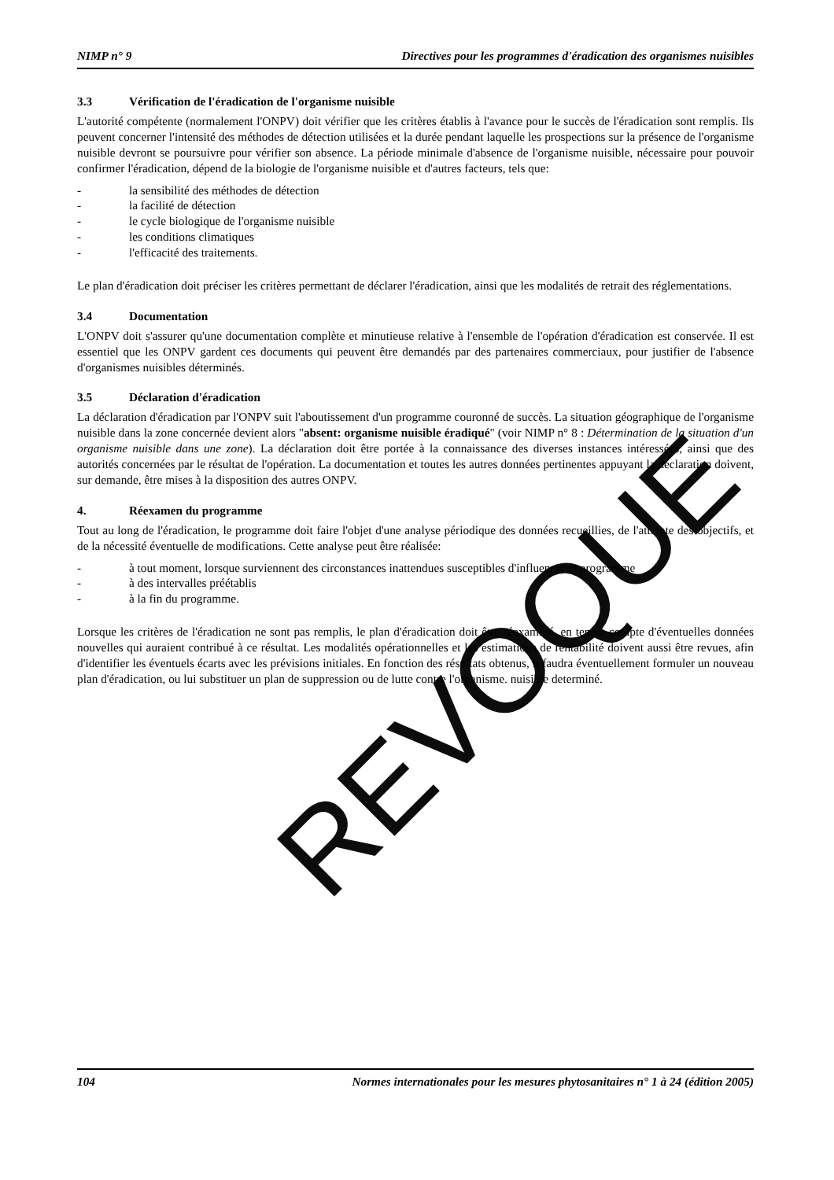NIMP n° 9 Directives pour les programmes d'éradication des organismes nuisibles
3.3 Vérification de l'éradication de l'organisme nuisible
L'autorité compétente (normalement l'ONPV) doit vérifier que les critères établis à l'avance pour le succès de l'éradication sont remplis. Ils peuvent concerner l'intensité des méthodes de détection utilisées et la durée pendant laquelle les prospections sur la présence de l'organisme nuisible devront se poursuivre pour vérifier son absence. La période minimale d'absence de l'organisme nuisible, nécessaire pour pouvoir confirmer l'éradication, dépend de la biologie de l'organisme nuisible et d'autres facteurs, tels que:
- la sensibilité des méthodes de détection
- la facilité de détection
- le cycle biologique de l'organisme nuisible
- les conditions climatiques
- l'efficacité des traitements.
Le plan d'éradication doit préciser les critères permettant de déclarer l'éradication, ainsi que les modalités de retrait des réglementations.
3.4 Documentation
L'ONPV doit s'assurer qu'une documentation complète et minutieuse relative à l'ensemble de l'opération d'éradication est conservée. Il est essentiel que les ONPV gardent ces documents qui peuvent être demandés par des partenaires commerciaux, pour justifier de l'absence d'organismes nuisibles déterminés.
3.5 Déclaration d'éradication
La déclaration d'éradication par l'ONPV suit l'aboutissement d'un programme couronné de succès. La situation géographique de l'organisme nuisible dans la zone concernée devient alors "absent: organisme nuisible éradiqué" (voir NIMP n° 8 : Détermination de la situation d'un organisme nuisible dans une zone). La déclaration doit être portée à la connaissance des diverses instances intéressées, ainsi que des autorités concernées par le résultat de l'opération. La documentation et toutes les autres données pertinentes appuyant la déclaration doivent, sur demande, être mises à la disposition des autres ONPV.
4. Réexamen du programme
Tout au long de l'éradication, le programme doit faire l'objet d'une analyse périodique des données recueillies, de l'atteinte des objectifs, et de la nécessité éventuelle de modifications. Cette analyse peut être réalisée:
- à tout moment, lorsque surviennent des circonstances inattendues susceptibles d'influencer le programme
- à des intervalles préétablis
- à la fin du programme.
Lorsque les critères de l'éradication ne sont pas remplis, le plan d'éradication doit être réexaminé, en tenant compte d'éventuelles données nouvelles qui auraient contribué à ce résultat. Les modalités opérationnelles et les estimations de rentabilité doivent aussi être revues, afin d'identifier les éventuels écarts avec les prévisions initiales. En fonction des résultats obtenus, il faudra éventuellement formuler un nouveau plan d'éradication, ou lui substituer un plan de suppression ou de lutte contre l'organisme. nuisible determiné.
REVOQUE
104 Normes internationales pour les mesures phytosanitaires n° 1 à 24 (édition 2005)